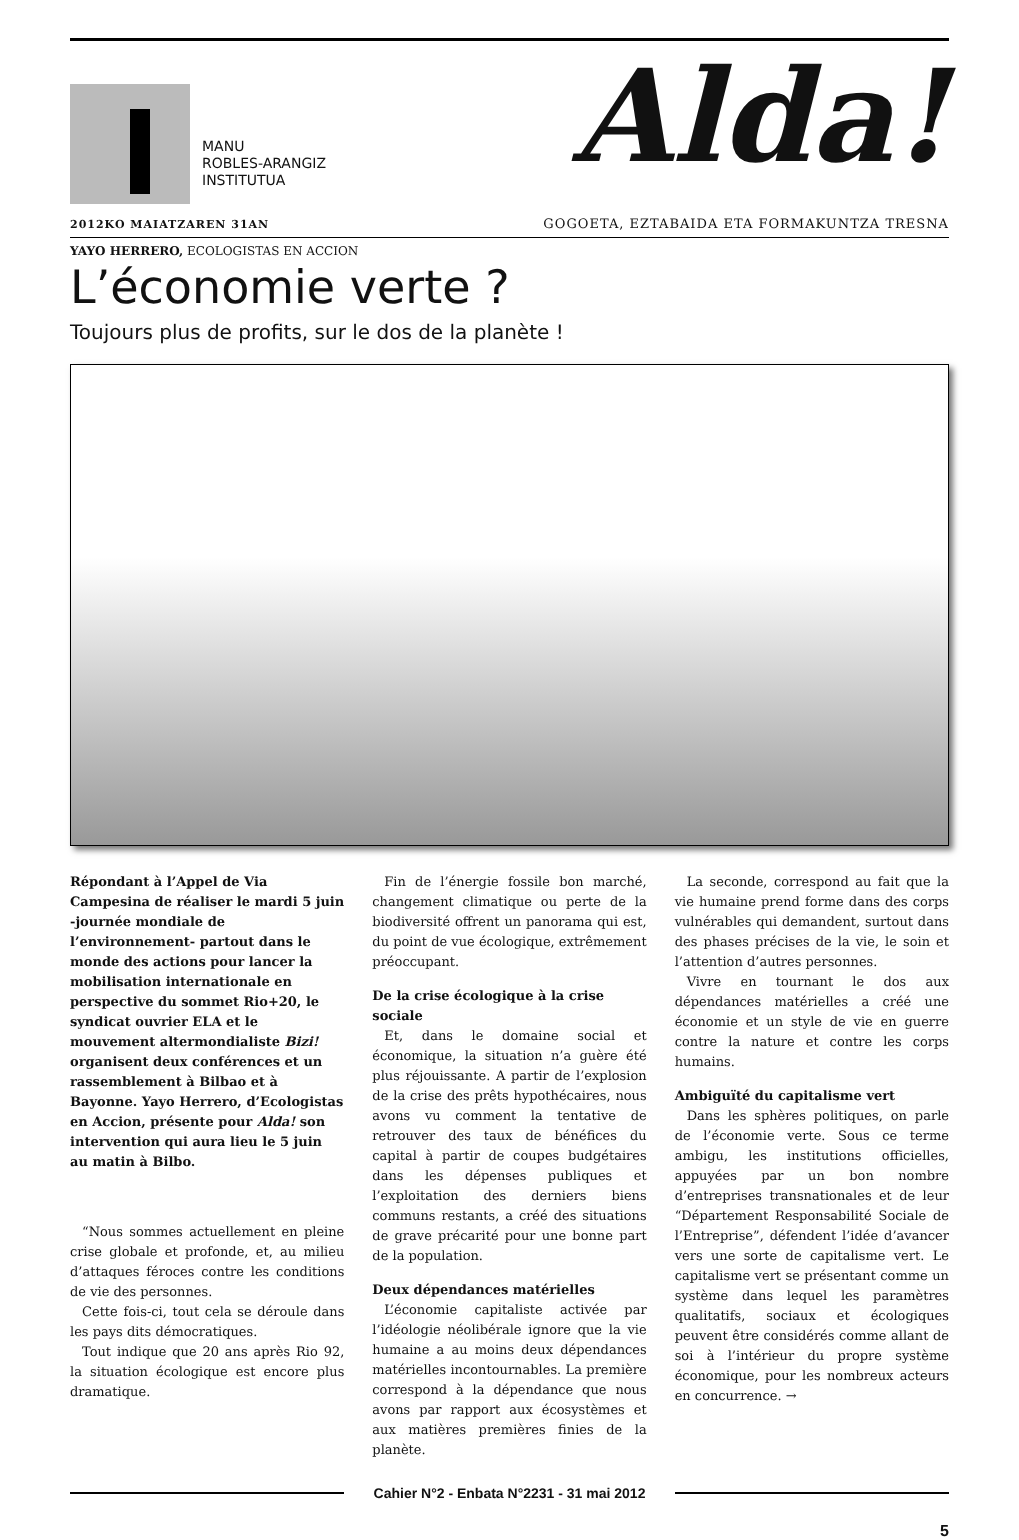MANU
ROBLES-ARANGIZ
INSTITUTUA
Alda!
2012KO MAIATZAREN 31AN GOGOETA, EZTABAIDA ETA FORMAKUNTZA TRESNA
YAYO HERRERO, ECOLOGISTAS EN ACCION
L’économie verte ?
Toujours plus de profits, sur le dos de la planète !
Répondant à l’Appel de Via Campesina de réaliser le mardi 5 juin -journée mondiale de l’environnement- partout dans le monde des actions pour lancer la mobilisation internationale en perspective du sommet Rio+20, le syndicat ouvrier ELA et le mouvement altermondialiste Bizi! organisent deux conférences et un rassemblement à Bilbao et à Bayonne. Yayo Herrero, d’Ecologistas en Accion, présente pour Alda! son intervention qui aura lieu le 5 juin au matin à Bilbo.
“Nous sommes actuellement en pleine crise globale et profonde, et, au milieu d’attaques féroces contre les conditions de vie des personnes.
Cette fois-ci, tout cela se déroule dans les pays dits démocratiques.
Tout indique que 20 ans après Rio 92, la situation écologique est encore plus dramatique.
Fin de l’énergie fossile bon marché, changement climatique ou perte de la biodiversité offrent un panorama qui est, du point de vue écologique, extrêmement préoccupant.
De la crise écologique à la crise sociale
Et, dans le domaine social et économique, la situation n’a guère été plus réjouissante. A partir de l’explosion de la crise des prêts hypothécaires, nous avons vu comment la tentative de retrouver des taux de bénéfices du capital à partir de coupes budgétaires dans les dépenses publiques et l’exploitation des derniers biens communs restants, a créé des situations de grave précarité pour une bonne part de la population.
Deux dépendances matérielles
L’économie capitaliste activée par l’idéologie néolibérale ignore que la vie humaine a au moins deux dépendances matérielles incontournables. La première correspond à la dépendance que nous avons par rapport aux écosystèmes et aux matières premières finies de la planète.
La seconde, correspond au fait que la vie humaine prend forme dans des corps vulnérables qui demandent, surtout dans des phases précises de la vie, le soin et l’attention d’autres personnes.
Vivre en tournant le dos aux dépendances matérielles a créé une économie et un style de vie en guerre contre la nature et contre les corps humains.
Ambiguïté du capitalisme vert
Dans les sphères politiques, on parle de l’économie verte. Sous ce terme ambigu, les institutions officielles, appuyées par un bon nombre d’entreprises transnationales et de leur “Département Responsabilité Sociale de l’Entreprise”, défendent l’idée d’avancer vers une sorte de capitalisme vert. Le capitalisme vert se présentant comme un système dans lequel les paramètres qualitatifs, sociaux et écologiques peuvent être considérés comme allant de soi à l’intérieur du propre système économique, pour les nombreux acteurs en concurrence. →
Cahier N°2 - Enbata N°2231 - 31 mai 2012
5